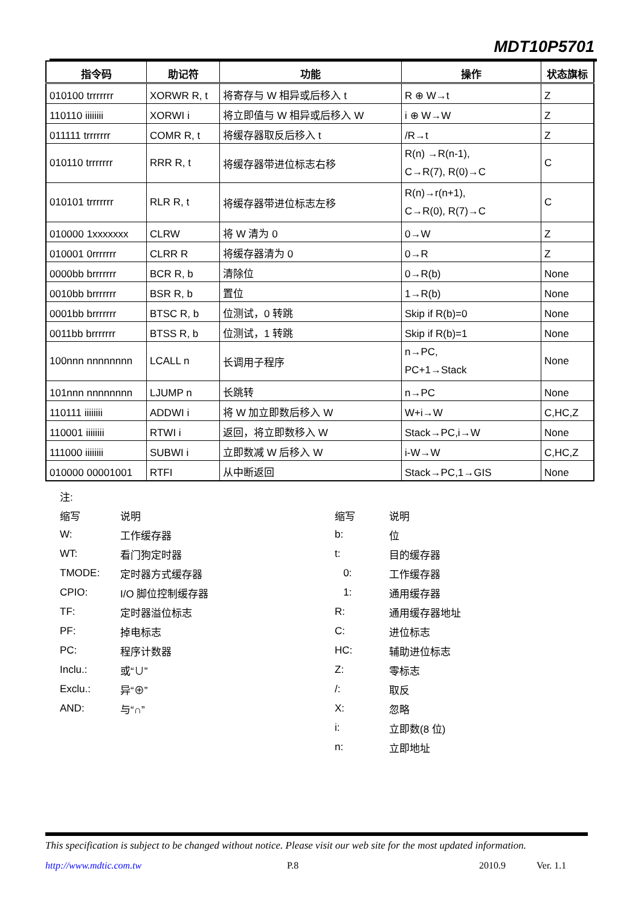MDT10P5701
| 指令码 | 助记符 | 功能 | 操作 | 状态旗标 |
| --- | --- | --- | --- | --- |
| 010100 trrrrrrr | XORWR R, t | 将寄存与 W 相异或后移入 t | R ⊕ W→t | Z |
| 110110 iiiiiiii | XORWI i | 将立即值与 W 相异或后移入 W | i ⊕ W→W | Z |
| 011111 trrrrrrr | COMR R, t | 将缓存器取反后移入 t | /R→t | Z |
| 010110 trrrrrrr | RRR R, t | 将缓存器带进位标志右移 | R(n) →R(n-1), C→R(7), R(0)→C | C |
| 010101 trrrrrrr | RLR R, t | 将缓存器带进位标志左移 | R(n)→r(n+1), C→R(0), R(7)→C | C |
| 010000 1xxxxxxx | CLRW | 将 W 清为 0 | 0→W | Z |
| 010001 0rrrrrrr | CLRR R | 将缓存器清为 0 | 0→R | Z |
| 0000bb brrrrrrr | BCR R, b | 清除位 | 0→R(b) | None |
| 0010bb brrrrrrr | BSR R, b | 置位 | 1→R(b) | None |
| 0001bb brrrrrrr | BTSC R, b | 位测试，0 转跳 | Skip if R(b)=0 | None |
| 0011bb brrrrrrr | BTSS R, b | 位测试，1 转跳 | Skip if R(b)=1 | None |
| 100nnn nnnnnnnn | LCALL n | 长调用子程序 | n→PC, PC+1→Stack | None |
| 101nnn nnnnnnnn | LJUMP n | 长跳转 | n→PC | None |
| 110111 iiiiiiii | ADDWI i | 将 W 加立即数后移入 W | W+i→W | C,HC,Z |
| 110001 iiiiiiii | RTWI i | 返回，将立即数移入 W | Stack→PC,i→W | None |
| 111000 iiiiiiii | SUBWI i | 立即数减 W 后移入 W | i-W→W | C,HC,Z |
| 010000 00001001 | RTFI | 从中断返回 | Stack→PC,1→GIS | None |
注:
缩写 说明 缩写 说明
W: 工作缓存器 b: 位
WT: 看门狗定时器 t: 目的缓存器
TMODE: 定时器方式缓存器 0: 工作缓存器
CPIO: I/O 脚位控制缓存器 1: 通用缓存器
TF: 定时器溢位标志 R: 通用缓存器地址
PF: 掉电标志 C: 进位标志
PC: 程序计数器 HC: 辅助进位标志
Inclu.: 或“∪” Z: 零标志
Exclu.: 异“⊕” /: 取反
AND: 与“∩” X: 忽略
i: 立即数(8 位)
n: 立即地址
This specification is subject to be changed without notice. Please visit our web site for the most updated information.
http://www.mdtic.com.tw P.8 2010.9 Ver. 1.1